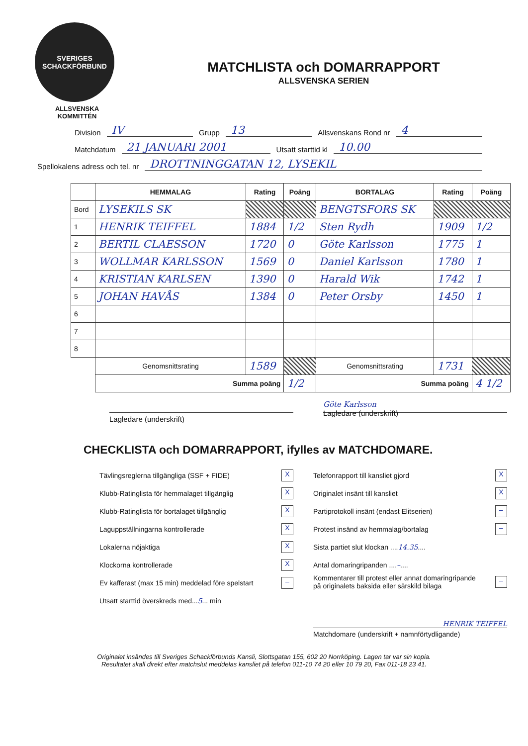SVERIGES SCHACKFÖRBUND
ALLSVENSKA
KOMMITTÉN
MATCHLISTA och DOMARRAPPORT
ALLSVENSKA SERIEN
Division IV Grupp 13 Allsvenskans Rond nr 4
Matchdatum 21 JANUARI 2001 Utsatt starttid kl 10.00
Spellokalens adress och tel. nr DROTTNINGGATAN 12, LYSEKIL
| | HEMMALAG | Rating | Poäng | BORTALAG | Rating | Poäng |
| --- | --- | --- | --- | --- | --- | --- |
| Bord | LYSEKILS SK | | | BENGTSFORS SK | | |
| 1 | HENRIK TEIFFEL | 1884 | 1/2 | Sten Rydh | 1909 | 1/2 |
| 2 | BERTIL CLAESSON | 1720 | 0 | Göte Karlsson | 1775 | 1 |
| 3 | WOLLMAR KARLSSON | 1569 | 0 | Daniel Karlsson | 1780 | 1 |
| 4 | KRISTIAN KARLSEN | 1390 | 0 | Harald Wik | 1742 | 1 |
| 5 | JOHAN HAVÅS | 1384 | 0 | Peter Orsby | 1450 | 1 |
| 6 | | | | | | |
| 7 | | | | | | |
| 8 | | | | | | |
| | Genomsnittsrating | 1589 | | Genomsnittsrating | 1731 | |
| | Summa poäng | | 1/2 | Summa poäng | | 4 1/2 |
Lagledare (underskrift)
Göte Karlsson
Lagledare (underskrift)
CHECKLISTA och DOMARRAPPORT, ifylles av MATCHDOMARE.
Tävlingsreglerna tillgängliga (SSF + FIDE) X
Klubb-Ratinglista för hemmalaget tillgänglig X
Klubb-Ratinglista för bortalaget tillgänglig X
Laguppställningarna kontrollerade X
Lokalerna nöjaktiga X
Klockorna kontrollerade X
Ev kafferast (max 15 min) meddelad före spelstart –
Utsatt starttid överskreds med...5... min
Telefonrapport till kansliet gjord X
Originalet insänt till kansliet X
Partiprotokoll insänt (endast Elitserien) –
Protest insänd av hemmalag/bortalag –
Sista partiet slut klockan ....14.35....
Antal domaringripanden ....–....
Kommentarer till protest eller annat domaringripande
på originalets baksida eller särskild bilaga –
HENRIK TEIFFEL
Matchdomare (underskrift + namnförtydligande)
Originalet insändes till Sveriges Schackförbunds Kansli, Slottsgatan 155, 602 20 Norrköping. Lagen tar var sin kopia.
Resultatet skall direkt efter matchslut meddelas kansliet på telefon 011-10 74 20 eller 10 79 20, Fax 011-18 23 41.